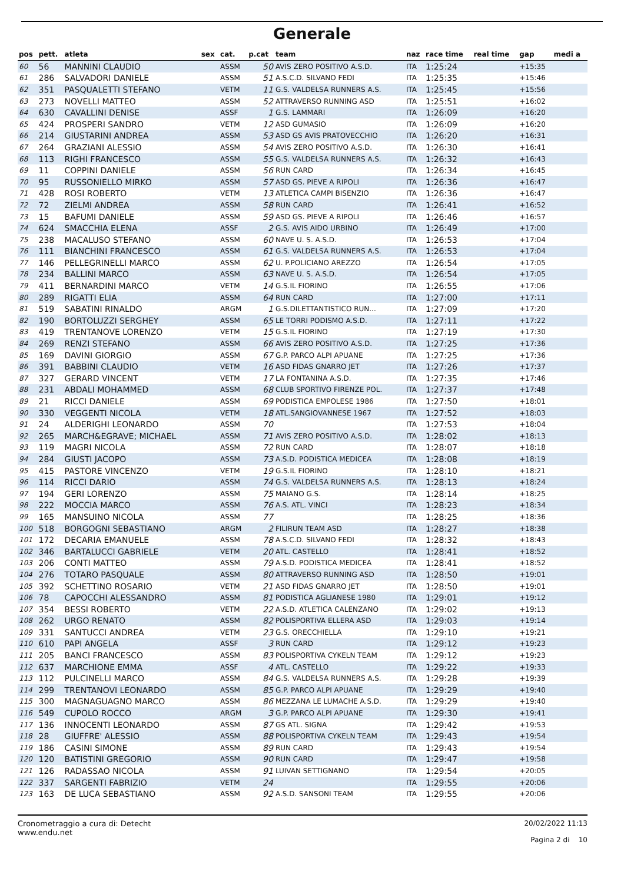Generale
| pos | pett. | atleta | sex | cat. | p.cat | team | naz | race time | real time | gap | medi a |
| --- | --- | --- | --- | --- | --- | --- | --- | --- | --- | --- | --- |
| 60 | 56 | MANNINI CLAUDIO | | ASSM | 50 | AVIS ZERO POSITIVO A.S.D. | ITA | 1:25:24 | | +15:35 | |
| 61 | 286 | SALVADORI DANIELE | | ASSM | 51 | A.S.C.D. SILVANO FEDI | ITA | 1:25:35 | | +15:46 | |
| 62 | 351 | PASQUALETTI STEFANO | | VETM | 11 | G.S. VALDELSA RUNNERS A.S. | ITA | 1:25:45 | | +15:56 | |
| 63 | 273 | NOVELLI MATTEO | | ASSM | 52 | ATTRAVERSO RUNNING ASD | ITA | 1:25:51 | | +16:02 | |
| 64 | 630 | CAVALLINI DENISE | | ASSF | 1 | G.S. LAMMARI | ITA | 1:26:09 | | +16:20 | |
| 65 | 424 | PROSPERI SANDRO | | VETM | 12 | ASD GUMASIO | ITA | 1:26:09 | | +16:20 | |
| 66 | 214 | GIUSTARINI ANDREA | | ASSM | 53 | ASD GS AVIS PRATOVECCHIO | ITA | 1:26:20 | | +16:31 | |
| 67 | 264 | GRAZIANI ALESSIO | | ASSM | 54 | AVIS ZERO POSITIVO A.S.D. | ITA | 1:26:30 | | +16:41 | |
| 68 | 113 | RIGHI FRANCESCO | | ASSM | 55 | G.S. VALDELSA RUNNERS A.S. | ITA | 1:26:32 | | +16:43 | |
| 69 | 11 | COPPINI DANIELE | | ASSM | 56 | RUN CARD | ITA | 1:26:34 | | +16:45 | |
| 70 | 95 | RUSSONIELLO MIRKO | | ASSM | 57 | ASD GS. PIEVE A RIPOLI | ITA | 1:26:36 | | +16:47 | |
| 71 | 428 | ROSI ROBERTO | | VETM | 13 | ATLETICA CAMPI BISENZIO | ITA | 1:26:36 | | +16:47 | |
| 72 | 72 | ZIELMI ANDREA | | ASSM | 58 | RUN CARD | ITA | 1:26:41 | | +16:52 | |
| 73 | 15 | BAFUMI DANIELE | | ASSM | 59 | ASD GS. PIEVE A RIPOLI | ITA | 1:26:46 | | +16:57 | |
| 74 | 624 | SMACCHIA ELENA | | ASSF | 2 | G.S. AVIS AIDO URBINO | ITA | 1:26:49 | | +17:00 | |
| 75 | 238 | MACALUSO STEFANO | | ASSM | 60 | NAVE U. S. A.S.D. | ITA | 1:26:53 | | +17:04 | |
| 76 | 111 | BIANCHINI FRANCESCO | | ASSM | 61 | G.S. VALDELSA RUNNERS A.S. | ITA | 1:26:53 | | +17:04 | |
| 77 | 146 | PELLEGRINELLI MARCO | | ASSM | 62 | U. P.POLICIANO AREZZO | ITA | 1:26:54 | | +17:05 | |
| 78 | 234 | BALLINI MARCO | | ASSM | 63 | NAVE U. S. A.S.D. | ITA | 1:26:54 | | +17:05 | |
| 79 | 411 | BERNARDINI MARCO | | VETM | 14 | G.S.IL FIORINO | ITA | 1:26:55 | | +17:06 | |
| 80 | 289 | RIGATTI ELIA | | ASSM | 64 | RUN CARD | ITA | 1:27:00 | | +17:11 | |
| 81 | 519 | SABATINI RINALDO | | ARGM | 1 | G.S.DILETTANTISTICO RUN... | ITA | 1:27:09 | | +17:20 | |
| 82 | 190 | BORTOLUZZI SERGHEY | | ASSM | 65 | LE TORRI PODISMO A.S.D. | ITA | 1:27:11 | | +17:22 | |
| 83 | 419 | TRENTANOVE LORENZO | | VETM | 15 | G.S.IL FIORINO | ITA | 1:27:19 | | +17:30 | |
| 84 | 269 | RENZI STEFANO | | ASSM | 66 | AVIS ZERO POSITIVO A.S.D. | ITA | 1:27:25 | | +17:36 | |
| 85 | 169 | DAVINI GIORGIO | | ASSM | 67 | G.P. PARCO ALPI APUANE | ITA | 1:27:25 | | +17:36 | |
| 86 | 391 | BABBINI CLAUDIO | | VETM | 16 | ASD FIDAS GNARRO JET | ITA | 1:27:26 | | +17:37 | |
| 87 | 327 | GERARD VINCENT | | VETM | 17 | LA FONTANINA A.S.D. | ITA | 1:27:35 | | +17:46 | |
| 88 | 231 | ABDALI MOHAMMED | | ASSM | 68 | CLUB SPORTIVO FIRENZE POL. | ITA | 1:27:37 | | +17:48 | |
| 89 | 21 | RICCI DANIELE | | ASSM | 69 | PODISTICA EMPOLESE 1986 | ITA | 1:27:50 | | +18:01 | |
| 90 | 330 | VEGGENTI NICOLA | | VETM | 18 | ATL.SANGIOVANNESE 1967 | ITA | 1:27:52 | | +18:03 | |
| 91 | 24 | ALDERIGHI LEONARDO | | ASSM | 70 | | ITA | 1:27:53 | | +18:04 | |
| 92 | 265 | MARCH&EGRAVE; MICHAEL | | ASSM | 71 | AVIS ZERO POSITIVO A.S.D. | ITA | 1:28:02 | | +18:13 | |
| 93 | 119 | MAGRI NICOLA | | ASSM | 72 | RUN CARD | ITA | 1:28:07 | | +18:18 | |
| 94 | 284 | GIUSTI JACOPO | | ASSM | 73 | A.S.D. PODISTICA MEDICEA | ITA | 1:28:08 | | +18:19 | |
| 95 | 415 | PASTORE VINCENZO | | VETM | 19 | G.S.IL FIORINO | ITA | 1:28:10 | | +18:21 | |
| 96 | 114 | RICCI DARIO | | ASSM | 74 | G.S. VALDELSA RUNNERS A.S. | ITA | 1:28:13 | | +18:24 | |
| 97 | 194 | GERI LORENZO | | ASSM | 75 | MAIANO G.S. | ITA | 1:28:14 | | +18:25 | |
| 98 | 222 | MOCCIA MARCO | | ASSM | 76 | A.S. ATL. VINCI | ITA | 1:28:23 | | +18:34 | |
| 99 | 165 | MANSUINO NICOLA | | ASSM | 77 | | ITA | 1:28:25 | | +18:36 | |
| 100 | 518 | BORGOGNI SEBASTIANO | | ARGM | 2 | FILIRUN TEAM ASD | ITA | 1:28:27 | | +18:38 | |
| 101 | 172 | DECARIA EMANUELE | | ASSM | 78 | A.S.C.D. SILVANO FEDI | ITA | 1:28:32 | | +18:43 | |
| 102 | 346 | BARTALUCCI GABRIELE | | VETM | 20 | ATL. CASTELLO | ITA | 1:28:41 | | +18:52 | |
| 103 | 206 | CONTI MATTEO | | ASSM | 79 | A.S.D. PODISTICA MEDICEA | ITA | 1:28:41 | | +18:52 | |
| 104 | 276 | TOTARO PASQUALE | | ASSM | 80 | ATTRAVERSO RUNNING ASD | ITA | 1:28:50 | | +19:01 | |
| 105 | 392 | SCHETTINO ROSARIO | | VETM | 21 | ASD FIDAS GNARRO JET | ITA | 1:28:50 | | +19:01 | |
| 106 | 78 | CAPOCCHI ALESSANDRO | | ASSM | 81 | PODISTICA AGLIANESE 1980 | ITA | 1:29:01 | | +19:12 | |
| 107 | 354 | BESSI ROBERTO | | VETM | 22 | A.S.D. ATLETICA CALENZANO | ITA | 1:29:02 | | +19:13 | |
| 108 | 262 | URGO RENATO | | ASSM | 82 | POLISPORTIVA ELLERA ASD | ITA | 1:29:03 | | +19:14 | |
| 109 | 331 | SANTUCCI ANDREA | | VETM | 23 | G.S. ORECCHIELLA | ITA | 1:29:10 | | +19:21 | |
| 110 | 610 | PAPI ANGELA | | ASSF | 3 | RUN CARD | ITA | 1:29:12 | | +19:23 | |
| 111 | 205 | BANCI FRANCESCO | | ASSM | 83 | POLISPORTIVA CYKELN TEAM | ITA | 1:29:12 | | +19:23 | |
| 112 | 637 | MARCHIONE EMMA | | ASSF | 4 | ATL. CASTELLO | ITA | 1:29:22 | | +19:33 | |
| 113 | 112 | PULCINELLI MARCO | | ASSM | 84 | G.S. VALDELSA RUNNERS A.S. | ITA | 1:29:28 | | +19:39 | |
| 114 | 299 | TRENTANOVI LEONARDO | | ASSM | 85 | G.P. PARCO ALPI APUANE | ITA | 1:29:29 | | +19:40 | |
| 115 | 300 | MAGNAGUAGNO MARCO | | ASSM | 86 | MEZZANA LE LUMACHE A.S.D. | ITA | 1:29:29 | | +19:40 | |
| 116 | 549 | CUPOLO ROCCO | | ARGM | 3 | G.P. PARCO ALPI APUANE | ITA | 1:29:30 | | +19:41 | |
| 117 | 136 | INNOCENTI LEONARDO | | ASSM | 87 | GS ATL. SIGNA | ITA | 1:29:42 | | +19:53 | |
| 118 | 28 | GIUFFRE' ALESSIO | | ASSM | 88 | POLISPORTIVA CYKELN TEAM | ITA | 1:29:43 | | +19:54 | |
| 119 | 186 | CASINI SIMONE | | ASSM | 89 | RUN CARD | ITA | 1:29:43 | | +19:54 | |
| 120 | 120 | BATISTINI GREGORIO | | ASSM | 90 | RUN CARD | ITA | 1:29:47 | | +19:58 | |
| 121 | 126 | RADASSAO NICOLA | | ASSM | 91 | LUIVAN SETTIGNANO | ITA | 1:29:54 | | +20:05 | |
| 122 | 337 | SARGENTI FABRIZIO | | VETM | 24 | | ITA | 1:29:55 | | +20:06 | |
| 123 | 163 | DE LUCA SEBASTIANO | | ASSM | 92 | A.S.D. SANSONI TEAM | ITA | 1:29:55 | | +20:06 | |
Cronometraggio a cura di: Detecht
www.endu.net
20/02/2022 11:13
Pagina 2 di 10